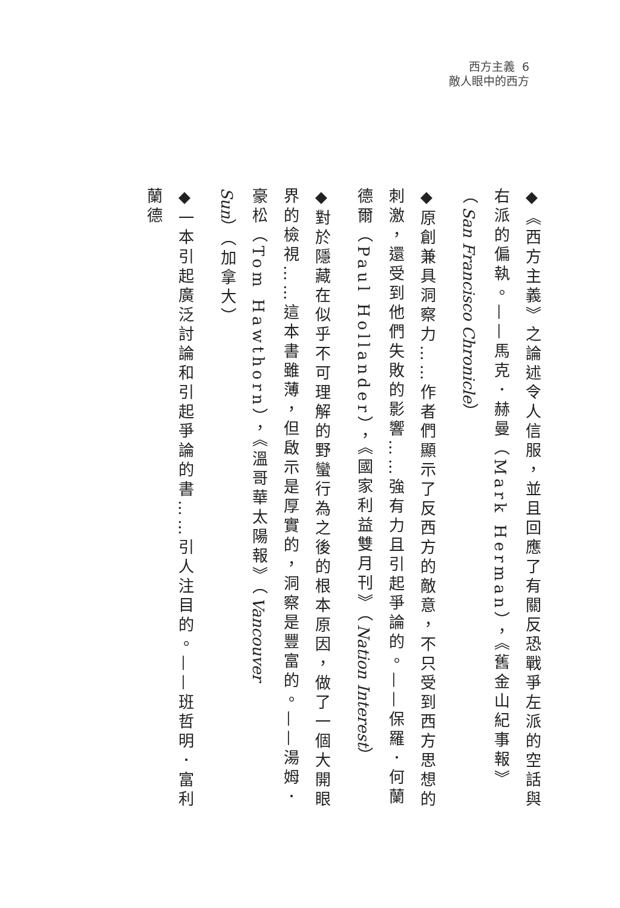西方主義 6
敵人眼中的西方
◆《西方主義》之論述令人信服，並且回應了有關反恐戰爭左派的空話與右派的偏執。——馬克．赫曼（Mark Herman），《舊金山紀事報》（San Francisco Chronicle）
◆原創兼具洞察力……作者們顯示了反西方的敵意，不只受到西方思想的刺激，還受到他們失敗的影響……強有力且引起爭論的。——保羅．何蘭德爾（Paul Hollander），《國家利益雙月刊》（Nation Interest）
◆對於隱藏在似乎不可理解的野蠻行為之後的根本原因，做了一個大開眼界的檢視……這本書雖薄，但啟示是厚實的，洞察是豐富的。——湯姆．豪松（Tom Hawthorn），《溫哥華太陽報》（Vancouver Sun）（加拿大）
◆一本引起廣泛討論和引起爭論的書……引人注目的。——班哲明．富利蘭德